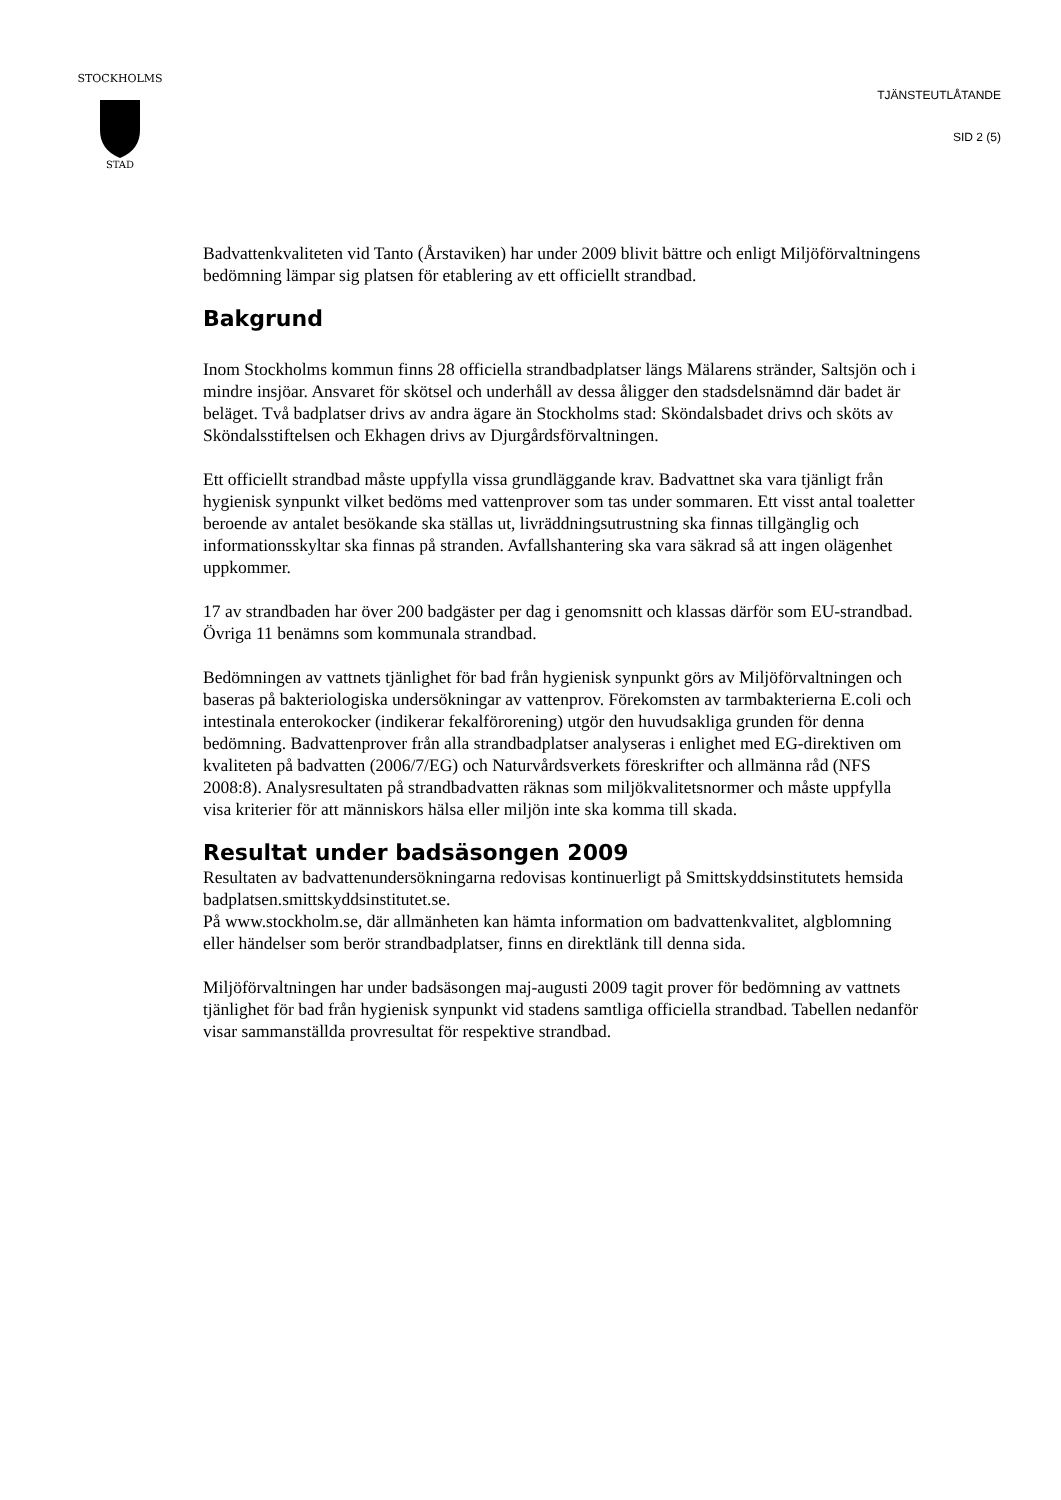STOCKHOLMS
STAD
TJÄNSTEUTLÅTANDE
SID 2 (5)
Badvattenkvaliteten vid Tanto (Årstaviken) har under 2009 blivit bättre och enligt Miljöförvaltningens bedömning lämpar sig platsen för etablering av ett officiellt strandbad.
Bakgrund
Inom Stockholms kommun finns 28 officiella strandbadplatser längs Mälarens stränder, Saltsjön och i mindre insjöar. Ansvaret för skötsel och underhåll av dessa åligger den stadsdelsnämnd där badet är beläget. Två badplatser drivs av andra ägare än Stockholms stad: Sköndalsbadet drivs och sköts av Sköndalsstiftelsen och Ekhagen drivs av Djurgårdsförvaltningen.
Ett officiellt strandbad måste uppfylla vissa grundläggande krav. Badvattnet ska vara tjänligt från hygienisk synpunkt vilket bedöms med vattenprover som tas under sommaren. Ett visst antal toaletter beroende av antalet besökande ska ställas ut, livräddningsutrustning ska finnas tillgänglig och informationsskyltar ska finnas på stranden. Avfallshantering ska vara säkrad så att ingen olägenhet uppkommer.
17 av strandbaden har över 200 badgäster per dag i genomsnitt och klassas därför som EU-strandbad. Övriga 11 benämns som kommunala strandbad.
Bedömningen av vattnets tjänlighet för bad från hygienisk synpunkt görs av Miljöförvaltningen och baseras på bakteriologiska undersökningar av vattenprov. Förekomsten av tarmbakterierna E.coli och intestinala enterokocker (indikerar fekalförorening) utgör den huvudsakliga grunden för denna bedömning. Badvattenprover från alla strandbadplatser analyseras i enlighet med EG-direktiven om kvaliteten på badvatten (2006/7/EG) och Naturvårdsverkets föreskrifter och allmänna råd (NFS 2008:8). Analysresultaten på strandbadvatten räknas som miljökvalitetsnormer och måste uppfylla visa kriterier för att människors hälsa eller miljön inte ska komma till skada.
Resultat under badsäsongen 2009
Resultaten av badvattenundersökningarna redovisas kontinuerligt på Smittskyddsinstitutets hemsida badplatsen.smittskyddsinstitutet.se.
På www.stockholm.se, där allmänheten kan hämta information om badvattenkvalitet, algblomning eller händelser som berör strandbadplatser, finns en direktlänk till denna sida.
Miljöförvaltningen har under badsäsongen maj-augusti 2009 tagit prover för bedömning av vattnets tjänlighet för bad från hygienisk synpunkt vid stadens samtliga officiella strandbad. Tabellen nedanför visar sammanställda provresultat för respektive strandbad.